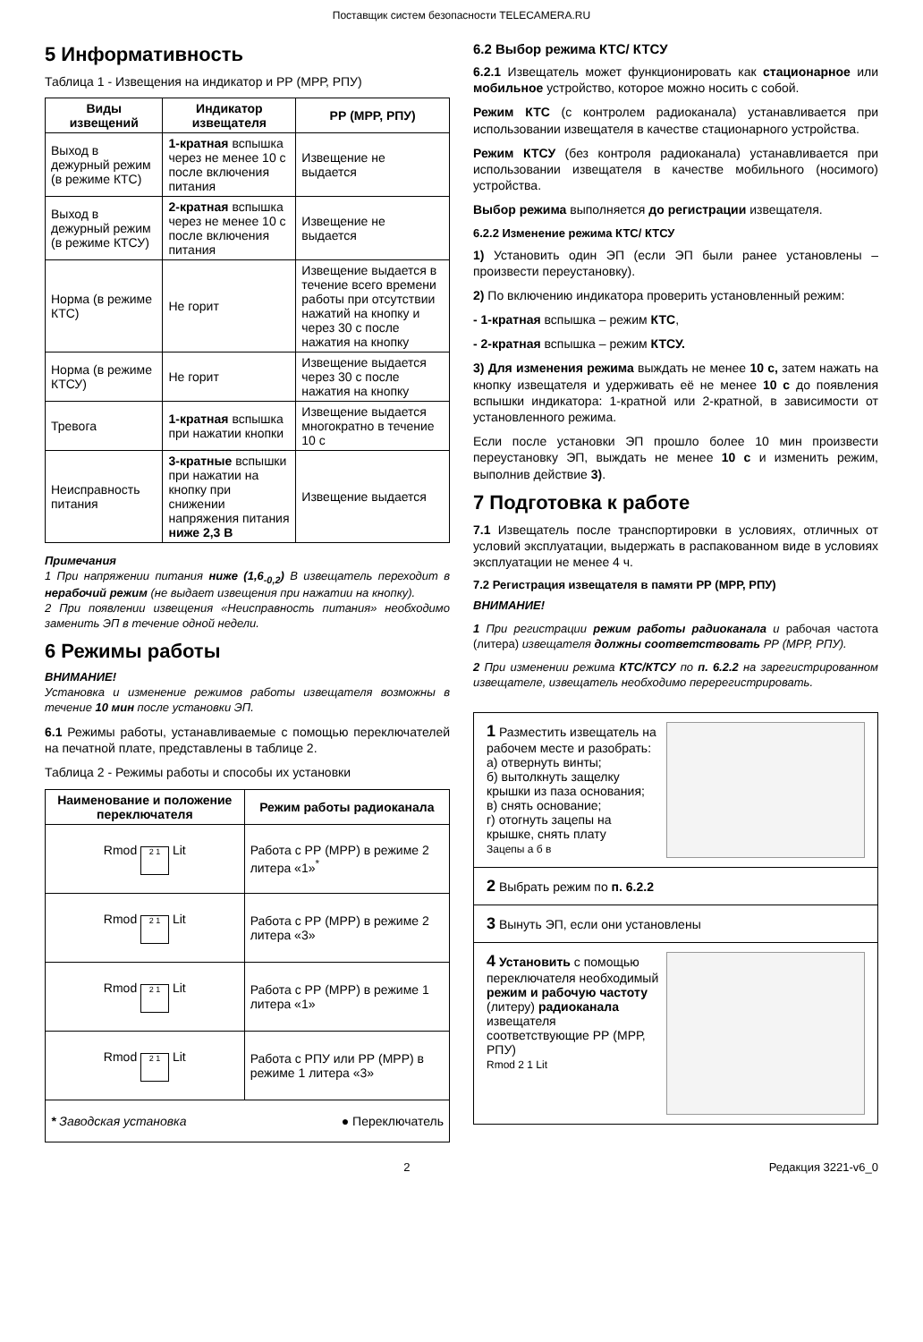Поставщик систем безопасности TELECAMERA.RU
5 Информативность
Таблица 1 - Извещения на индикатор и РР (МРР, РПУ)
| Виды извещений | Индикатор извещателя | РР (МРР, РПУ) |
| --- | --- | --- |
| Выход в дежурный режим (в режиме КТС) | 1-кратная вспышка через не менее 10 с после включения питания | Извещение не выдается |
| Выход в дежурный режим (в режиме КТСУ) | 2-кратная вспышка через не менее 10 с после включения питания | Извещение не выдается |
| Норма (в режиме КТС) | Не горит | Извещение выдается в течение всего времени работы при отсутствии нажатий на кнопку и через 30 с после нажатия на кнопку |
| Норма (в режиме КТСУ) | Не горит | Извещение выдается через 30 с после нажатия на кнопку |
| Тревога | 1-кратная вспышка при нажатии кнопки | Извещение выдается многократно в течение 10 с |
| Неисправность питания | 3-кратные вспышки при нажатии на кнопку при снижении напряжения питания ниже 2,3 В | Извещение выдается |
Примечания
1 При напряжении питания ниже (1,6<sub>-0,2</sub>) В извещатель переходит в нерабочий режим (не выдает извещения при нажатии на кнопку).
2 При появлении извещения «Неисправность питания» необходимо заменить ЭП в течение одной недели.
6 Режимы работы
ВНИМАНИЕ!
Установка и изменение режимов работы извещателя возможны в течение 10 мин после установки ЭП.
6.1 Режимы работы, устанавливаемые с помощью переключателей на печатной плате, представлены в таблице 2.
Таблица 2 - Режимы работы и способы их установки
| Наименование и положение переключателя | Режим работы радиоканала |
| --- | --- |
| Rmod 2 1 Lit | Работа с РР (МРР) в режиме 2 литера «1»<sup>*</sup> |
| Rmod 2 1 Lit | Работа с РР (МРР) в режиме 2 литера «3» |
| Rmod 2 1 Lit | Работа с РР (МРР) в режиме 1 литера «1» |
| Rmod 2 1 Lit | Работа с РПУ или РР (МРР) в режиме 1 литера «3» |
| * Заводская установка ● Переключатель | |
6.2 Выбор режима КТС/ КТСУ
6.2.1 Извещатель может функционировать как стационарное или мобильное устройство, которое можно носить с собой.
Режим КТС (с контролем радиоканала) устанавливается при использовании извещателя в качестве стационарного устройства.
Режим КТСУ (без контроля радиоканала) устанавливается при использовании извещателя в качестве мобильного (носимого) устройства.
Выбор режима выполняется до регистрации извещателя.
6.2.2 Изменение режима КТС/ КТСУ
1) Установить один ЭП (если ЭП были ранее установлены – произвести переустановку).
2) По включению индикатора проверить установленный режим:
- 1-кратная вспышка – режим КТС,
- 2-кратная вспышка – режим КТСУ.
3) Для изменения режима выждать не менее 10 с, затем нажать на кнопку извещателя и удерживать её не менее 10 с до появления вспышки индикатора: 1-кратной или 2-кратной, в зависимости от установленного режима.
Если после установки ЭП прошло более 10 мин произвести переустановку ЭП, выждать не менее 10 с и изменить режим, выполнив действие 3).
7 Подготовка к работе
7.1 Извещатель после транспортировки в условиях, отличных от условий эксплуатации, выдержать в распакованном виде в условиях эксплуатации не менее 4 ч.
7.2 Регистрация извещателя в памяти РР (МРР, РПУ)
ВНИМАНИЕ!
1 При регистрации режим работы радиоканала и рабочая частота (литера) извещателя должны соответствовать РР (МРР, РПУ).
2 При изменении режима КТС/КТСУ по п. 6.2.2 на зарегистрированном извещателе, извещатель необходимо перерегистрировать.
1 Разместить извещатель на рабочем месте и разобрать:
а) отвернуть винты;
б) вытолкнуть защелку крышки из паза основания;
в) снять основание;
г) отогнуть зацепы на крышке, снять плату
Зацепы а б в
2 Выбрать режим по п. 6.2.2
3 Вынуть ЭП, если они установлены
4 Установить с помощью переключателя необходимый режим и рабочую частоту (литеру) радиоканала извещателя соответствующие РР (МРР, РПУ)
Rmod 2 1 Lit
2 Редакция 3221-v6_0